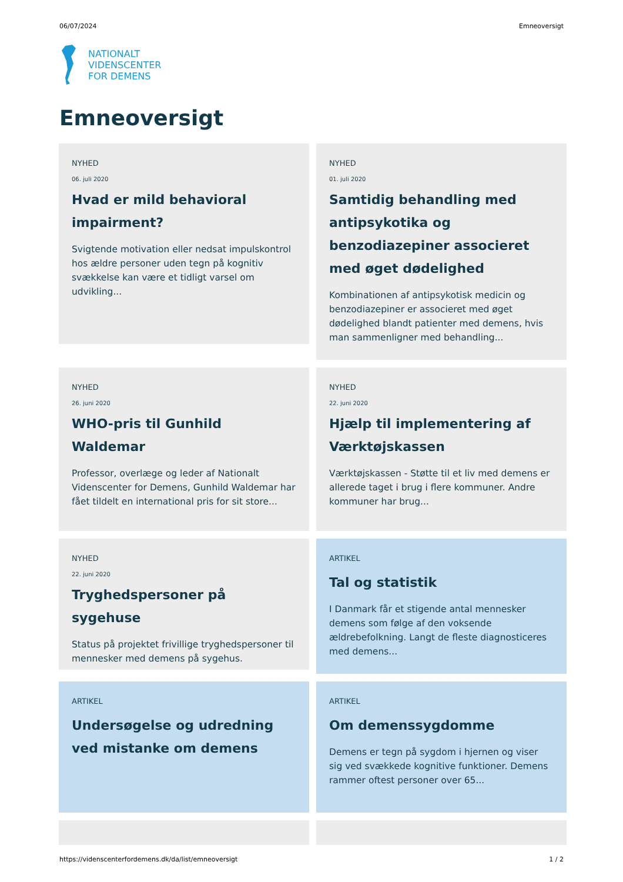06/07/2024 Emneoversigt
NATIONALT
VIDENSCENTER
FOR DEMENS
Emneoversigt
NYHED
06. juli 2020
Hvad er mild behavioral impairment?
Svigtende motivation eller nedsat impulskontrol hos ældre personer uden tegn på kognitiv svækkelse kan være et tidligt varsel om udvikling...
NYHED
01. juli 2020
Samtidig behandling med antipsykotika og benzodiazepiner associeret med øget dødelighed
Kombinationen af antipsykotisk medicin og benzodiazepiner er associeret med øget dødelighed blandt patienter med demens, hvis man sammenligner med behandling...
NYHED
26. juni 2020
WHO-pris til Gunhild Waldemar
Professor, overlæge og leder af Nationalt Videnscenter for Demens, Gunhild Waldemar har fået tildelt en international pris for sit store...
NYHED
22. juni 2020
Hjælp til implementering af Værktøjskassen
Værktøjskassen - Støtte til et liv med demens er allerede taget i brug i flere kommuner. Andre kommuner har brug...
NYHED
22. juni 2020
Tryghedspersoner på sygehuse
Status på projektet frivillige tryghedspersoner til mennesker med demens på sygehus.
ARTIKEL
Tal og statistik
I Danmark får et stigende antal mennesker demens som følge af den voksende ældrebefolkning. Langt de fleste diagnosticeres med demens...
ARTIKEL
Undersøgelse og udredning ved mistanke om demens
ARTIKEL
Om demenssygdomme
Demens er tegn på sygdom i hjernen og viser sig ved svækkede kognitive funktioner. Demens rammer oftest personer over 65...
https://videnscenterfordemens.dk/da/list/emneoversigt 1 / 2